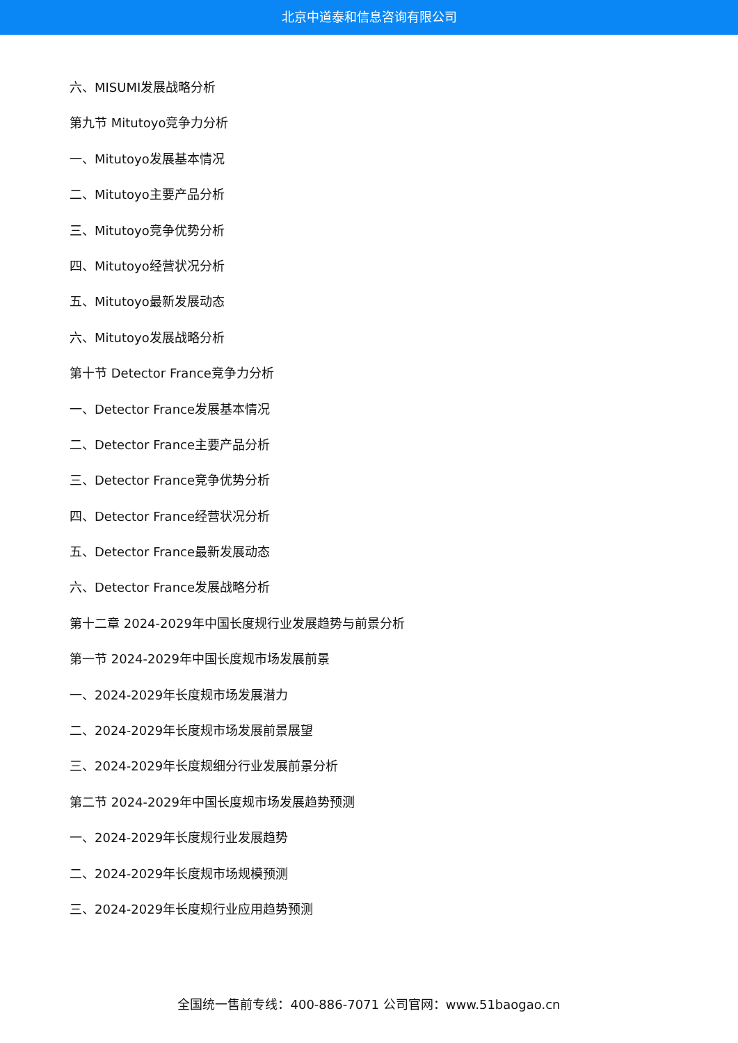北京中道泰和信息咨询有限公司
六、MISUMI发展战略分析
第九节 Mitutoyo竞争力分析
一、Mitutoyo发展基本情况
二、Mitutoyo主要产品分析
三、Mitutoyo竞争优势分析
四、Mitutoyo经营状况分析
五、Mitutoyo最新发展动态
六、Mitutoyo发展战略分析
第十节 Detector France竞争力分析
一、Detector France发展基本情况
二、Detector France主要产品分析
三、Detector France竞争优势分析
四、Detector France经营状况分析
五、Detector France最新发展动态
六、Detector France发展战略分析
第十二章 2024-2029年中国长度规行业发展趋势与前景分析
第一节 2024-2029年中国长度规市场发展前景
一、2024-2029年长度规市场发展潜力
二、2024-2029年长度规市场发展前景展望
三、2024-2029年长度规细分行业发展前景分析
第二节 2024-2029年中国长度规市场发展趋势预测
一、2024-2029年长度规行业发展趋势
二、2024-2029年长度规市场规模预测
三、2024-2029年长度规行业应用趋势预测
全国统一售前专线：400-886-7071 公司官网：www.51baogao.cn